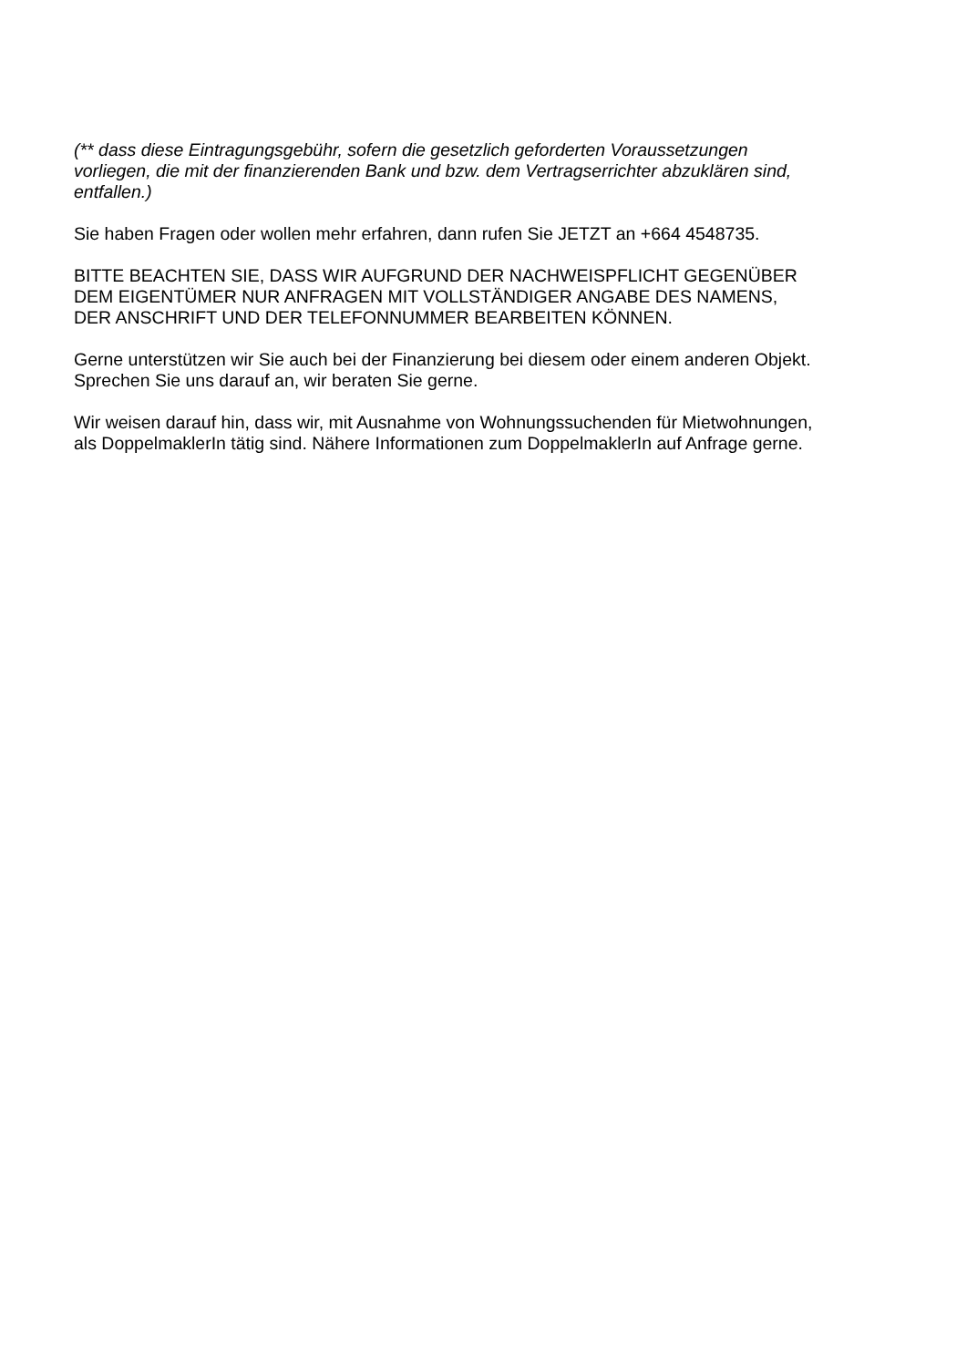(** dass diese Eintragungsgebühr, sofern die gesetzlich geforderten Voraussetzungen
vorliegen, die mit der finanzierenden Bank und bzw. dem Vertragserrichter abzuklären sind,
entfallen.)
Sie haben Fragen oder wollen mehr erfahren, dann rufen Sie JETZT an +664 4548735.
BITTE BEACHTEN SIE, DASS WIR AUFGRUND DER NACHWEISPFLICHT GEGENÜBER
DEM EIGENTÜMER NUR ANFRAGEN MIT VOLLSTÄNDIGER ANGABE DES NAMENS,
DER ANSCHRIFT UND DER TELEFONNUMMER BEARBEITEN KÖNNEN.
Gerne unterstützen wir Sie auch bei der Finanzierung bei diesem oder einem anderen Objekt.
Sprechen Sie uns darauf an, wir beraten Sie gerne.
Wir weisen darauf hin, dass wir, mit Ausnahme von Wohnungssuchenden für Mietwohnungen,
als DoppelmaklerIn tätig sind. Nähere Informationen zum DoppelmaklerIn auf Anfrage gerne.